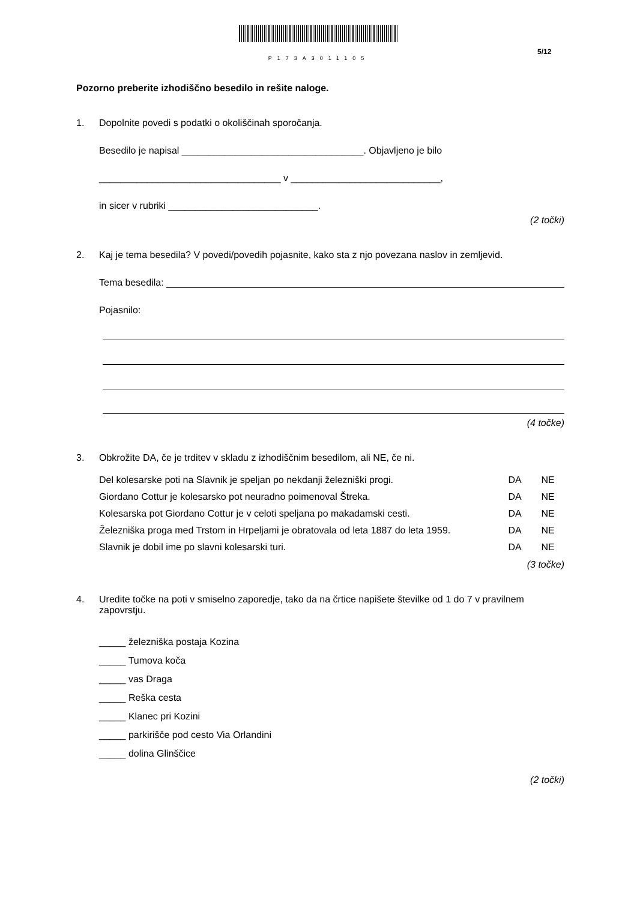P173A3011105
5/12
Pozorno preberite izhodiščno besedilo in rešite naloge.
1. Dopolnite povedi s podatki o okoliščinah sporočanja.
Besedilo je napisal __________________________________. Objavljeno je bilo
__________________________________ v ____________________________,
in sicer v rubriki ____________________________.
(2 točki)
2. Kaj je tema besedila? V povedi/povedih pojasnite, kako sta z njo povezana naslov in zemljevid.
Tema besedila:
Pojasnilo:
(4 točke)
3. Obkrožite DA, če je trditev v skladu z izhodiščnim besedilom, ali NE, če ni.
| Del kolesarske poti na Slavnik je speljan po nekdanji železniški progi. | DA | NE |
| Giordano Cottur je kolesarsko pot neuradno poimenoval Štreka. | DA | NE |
| Kolesarska pot Giordano Cottur je v celoti speljana po makadamski cesti. | DA | NE |
| Železniška proga med Trstom in Hrpeljami je obratovala od leta 1887 do leta 1959. | DA | NE |
| Slavnik je dobil ime po slavni kolesarski turi. | DA | NE |
(3 točke)
4. Uredite točke na poti v smiselno zaporedje, tako da na črtice napišete številke od 1 do 7 v pravilnem zapovrstju.
_____ železniška postaja Kozina
_____ Tumova koča
_____ vas Draga
_____ Reška cesta
_____ Klanec pri Kozini
_____ parkirišče pod cesto Via Orlandini
_____ dolina Glinščice
(2 točki)